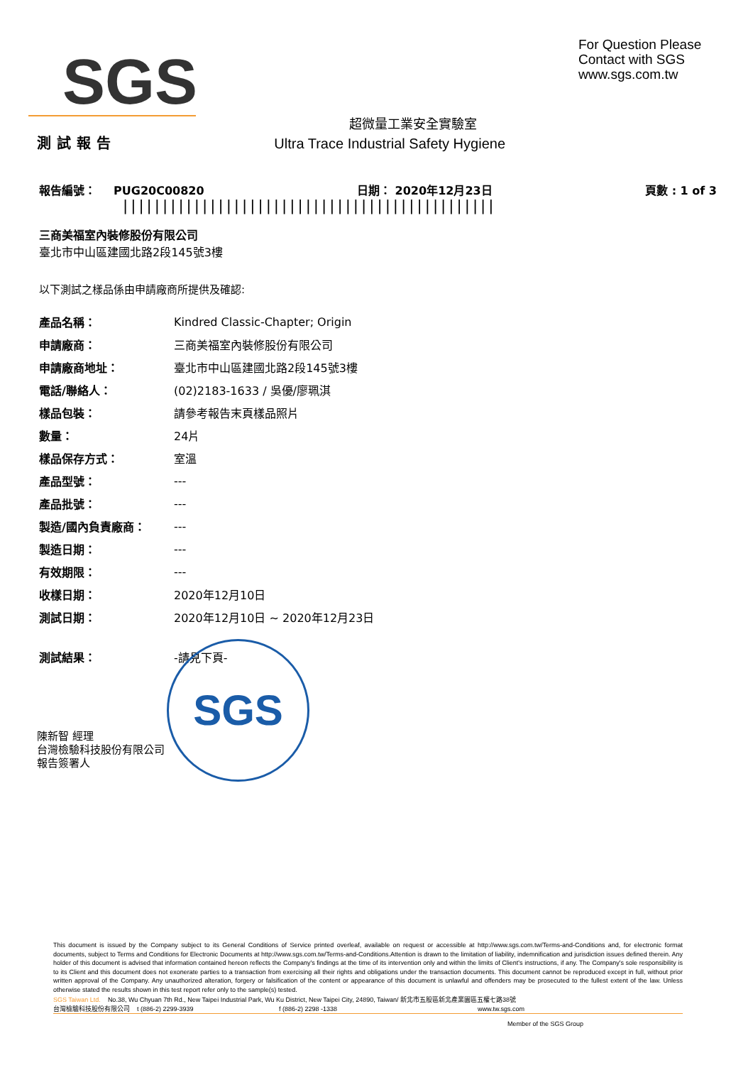SGS
For Question Please
Contact with SGS
www.sgs.com.tw
超微量工業安全實驗室
測試報告 Ultra Trace Industrial Safety Hygiene
報告編號： PUG20C00820 日期： 2020年12月23日 頁數 : 1 of 3
|||||||||||||||||||||||||||||||||||||||||||||||
三商美福室內裝修股份有限公司
臺北市中山區建國北路2段145號3樓
以下測試之樣品係由申請廠商所提供及確認:
| 產品名稱： | Kindred Classic-Chapter; Origin |
| 申請廠商： | 三商美福室內裝修股份有限公司 |
| 申請廠商地址： | 臺北市中山區建國北路2段145號3樓 |
| 電話/聯絡人： | (02)2183-1633 / 吳優/廖珮淇 |
| 樣品包裝： | 請參考報告末頁樣品照片 |
| 數量： | 24片 |
| 樣品保存方式： | 室溫 |
| 產品型號： | --- |
| 產品批號： | --- |
| 製造/國內負責廠商： | --- |
| 製造日期： | --- |
| 有效期限： | --- |
| 收樣日期： | 2020年12月10日 |
| 測試日期： | 2020年12月10日 ~ 2020年12月23日 |
| 測試結果： | -請見下頁- |
SGS
陳新智 經理
台灣檢驗科技股份有限公司
報告簽署人
This document is issued by the Company subject to its General Conditions of Service printed overleaf, available on request or accessible at http://www.sgs.com.tw/Terms-and-Conditions and, for electronic format documents, subject to Terms and Conditions for Electronic Documents at http://www.sgs.com.tw/Terms-and-Conditions.Attention is drawn to the limitation of liability, indemnification and jurisdiction issues defined therein. Any holder of this document is advised that information contained hereon reflects the Company's findings at the time of its intervention only and within the limits of Client's instructions, if any. The Company's sole responsibility is to its Client and this document does not exonerate parties to a transaction from exercising all their rights and obligations under the transaction documents. This document cannot be reproduced except in full, without prior written approval of the Company. Any unauthorized alteration, forgery or falsification of the content or appearance of this document is unlawful and offenders may be prosecuted to the fullest extent of the law. Unless otherwise stated the results shown in this test report refer only to the sample(s) tested.
SGS Taiwan Ltd. No.38, Wu Chyuan 7th Rd., New Taipei Industrial Park, Wu Ku District, New Taipei City, 24890, Taiwan/ 新北市五股區新北產業園區五權七路38號
台灣檢驗科技股份有限公司 t (886-2) 2299-3939 f (886-2) 2298 -1338 www.tw.sgs.com
Member of the SGS Group